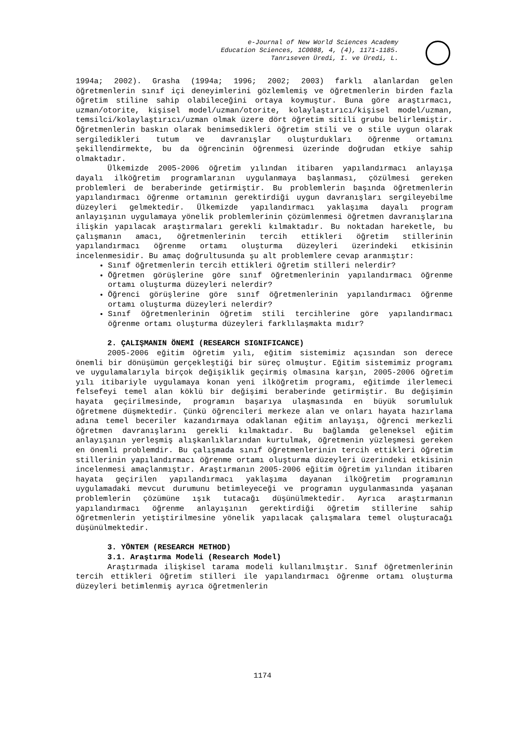e-Journal of New World Sciences Academy
Education Sciences, 1C0088, 4, (4), 1171-1185.
Tanrıseven Üredi, I. ve Üredi, L.
1994a; 2002). Grasha (1994a; 1996; 2002; 2003) farklı alanlardan gelen öğretmenlerin sınıf içi deneyimlerini gözlemlemiş ve öğretmenlerin birden fazla öğretim stiline sahip olabileceğini ortaya koymuştur. Buna göre araştırmacı, uzman/otorite, kişisel model/uzman/otorite, kolaylaştırıcı/kişisel model/uzman, temsilci/kolaylaştırıcı/uzman olmak üzere dört öğretim sitili grubu belirlemiştir. Öğretmenlerin baskın olarak benimsedikleri öğretim stili ve o stile uygun olarak sergiledikleri tutum ve davranışlar oluşturdukları öğrenme ortamını şekillendirmekte, bu da öğrencinin öğrenmesi üzerinde doğrudan etkiye sahip olmaktadır.
Ülkemizde 2005-2006 öğretim yılından itibaren yapılandırmacı anlayışa dayalı ilköğretim programlarının uygulanmaya başlanması, çözülmesi gereken problemleri de beraberinde getirmiştir. Bu problemlerin başında öğretmenlerin yapılandırmacı öğrenme ortamının gerektirdiği uygun davranışları sergileyebilme düzeyleri gelmektedir. Ülkemizde yapılandırmacı yaklaşıma dayalı program anlayışının uygulamaya yönelik problemlerinin çözümlenmesi öğretmen davranışlarına ilişkin yapılacak araştırmaları gerekli kılmaktadır. Bu noktadan hareketle, bu çalışmanın amacı, öğretmenlerinin tercih ettikleri öğretim stillerinin yapılandırmacı öğrenme ortamı oluşturma düzeyleri üzerindeki etkisinin incelenmesidir. Bu amaç doğrultusunda şu alt problemlere cevap aranmıştır:
Sınıf öğretmenlerin tercih ettikleri öğretim stilleri nelerdir?
Öğretmen görüşlerine göre sınıf öğretmenlerinin yapılandırmacı öğrenme ortamı oluşturma düzeyleri nelerdir?
Öğrenci görüşlerine göre sınıf öğretmenlerinin yapılandırmacı öğrenme ortamı oluşturma düzeyleri nelerdir?
Sınıf öğretmenlerinin öğretim stili tercihlerine göre yapılandırmacı öğrenme ortamı oluşturma düzeyleri farklılaşmakta mıdır?
2. ÇALIŞMANIN ÖNEMİ (RESEARCH SIGNIFICANCE)
2005-2006 eğitim öğretim yılı, eğitim sistemimiz açısından son derece önemli bir dönüşümün gerçekleştiği bir süreç olmuştur. Eğitim sistemimiz programı ve uygulamalarıyla birçok değişiklik geçirmiş olmasına karşın, 2005-2006 öğretim yılı itibariyle uygulamaya konan yeni ilköğretim programı, eğitimde ilerlemeci felsefeyi temel alan köklü bir değişimi beraberinde getirmiştir. Bu değişimin hayata geçirilmesinde, programın başarıya ulaşmasında en büyük sorumluluk öğretmene düşmektedir. Çünkü öğrencileri merkeze alan ve onları hayata hazırlama adına temel beceriler kazandırmaya odaklanan eğitim anlayışı, öğrenci merkezli öğretmen davranışlarını gerekli kılmaktadır. Bu bağlamda geleneksel eğitim anlayışının yerleşmiş alışkanlıklarından kurtulmak, öğretmenin yüzleşmesi gereken en önemli problemdir. Bu çalışmada sınıf öğretmenlerinin tercih ettikleri öğretim stillerinin yapılandırmacı öğrenme ortamı oluşturma düzeyleri üzerindeki etkisinin incelenmesi amaçlanmıştır. Araştırmanın 2005-2006 eğitim öğretim yılından itibaren hayata geçirilen yapılandırmacı yaklaşıma dayanan ilköğretim programının uygulamadaki mevcut durumunu betimleyeceği ve programın uygulanmasında yaşanan problemlerin çözümüne ışık tutacağı düşünülmektedir. Ayrıca araştırmanın yapılandırmacı öğrenme anlayışının gerektirdiği öğretim stillerine sahip öğretmenlerin yetiştirilmesine yönelik yapılacak çalışmalara temel oluşturacağı düşünülmektedir.
3. YÖNTEM (RESEARCH METHOD)
3.1. Araştırma Modeli (Research Model)
Araştırmada ilişkisel tarama modeli kullanılmıştır. Sınıf öğretmenlerinin tercih ettikleri öğretim stilleri ile yapılandırmacı öğrenme ortamı oluşturma düzeyleri betimlenmiş ayrıca öğretmenlerin
1174